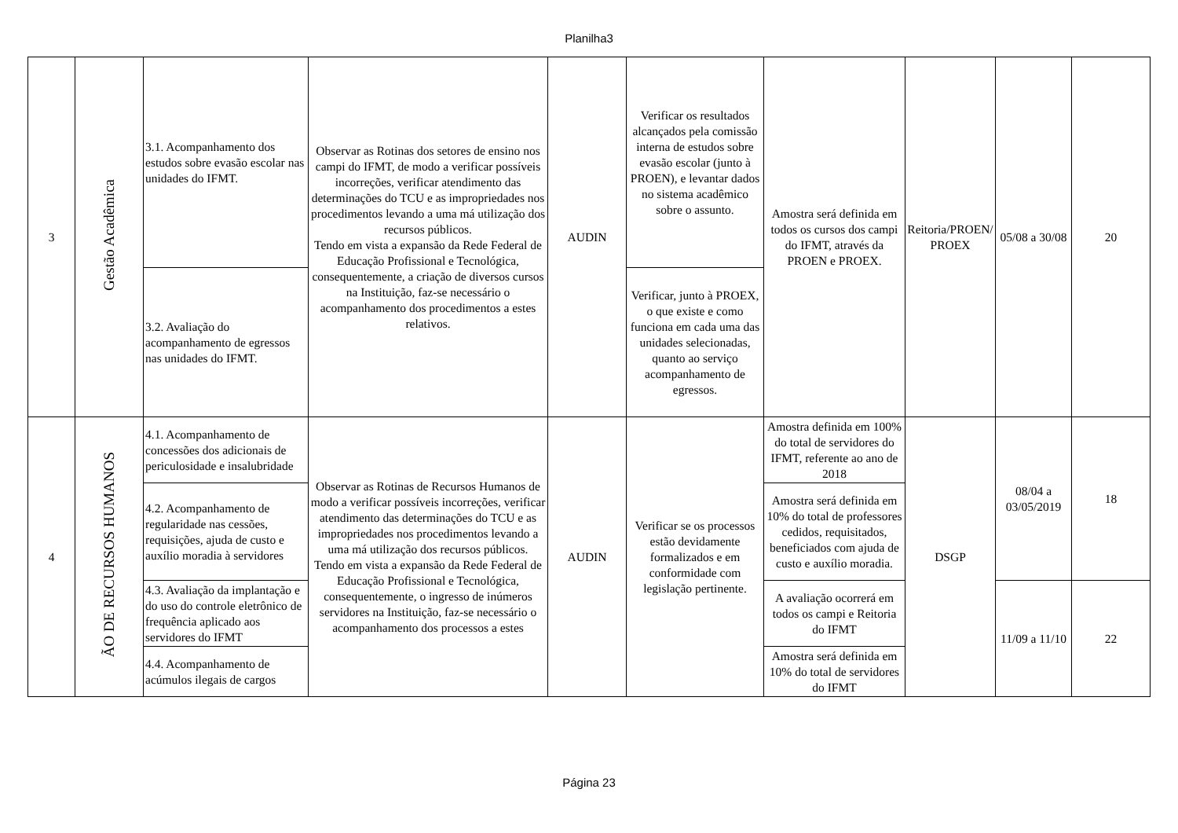Planilha3
| 3 | Gestão Acadêmica | 3.1. Acompanhamento dos estudos sobre evasão escolar nas unidades do IFMT. | Observar as Rotinas dos setores de ensino nos campi do IFMT, de modo a verificar possíveis incorreções, verificar atendimento das determinações do TCU e as impropriedades nos procedimentos levando a uma má utilização dos recursos públicos. Tendo em vista a expansão da Rede Federal de Educação Profissional e Tecnológica, consequentemente, a criação de diversos cursos na Instituição, faz-se necessário o acompanhamento dos procedimentos a estes relativos. | AUDIN | Verificar os resultados alcançados pela comissão interna de estudos sobre evasão escolar (junto à PROEN), e levantar dados no sistema acadêmico sobre o assunto. | Amostra será definida em todos os cursos dos campi do IFMT, através da PROEN e PROEX. | Reitoria/PROEN/ PROEX | 05/08 a 30/08 | 20 |
| | | 3.2. Avaliação do acompanhamento de egressos nas unidades do IFMT. | | | Verificar, junto à PROEX, o que existe e como funciona em cada uma das unidades selecionadas, quanto ao serviço acompanhamento de egressos. | | | | |
| 4 | ÃO DE RECURSOS HUMANOS | 4.1. Acompanhamento de concessões dos adicionais de periculosidade e insalubridade | Observar as Rotinas de Recursos Humanos de modo a verificar possíveis incorreções, verificar atendimento das determinações do TCU e as impropriedades nos procedimentos levando a uma má utilização dos recursos públicos. Tendo em vista a expansão da Rede Federal de Educação Profissional e Tecnológica, consequentemente, o ingresso de inúmeros servidores na Instituição, faz-se necessário o acompanhamento dos processos a estes | AUDIN | Verificar se os processos estão devidamente formalizados e em conformidade com legislação pertinente. | Amostra definida em 100% do total de servidores do IFMT, referente ao ano de 2018 | DSGP | 08/04 a 03/05/2019 | 18 |
| | | 4.2. Acompanhamento de regularidade nas cessões, requisições, ajuda de custo e auxílio moradia à servidores | | | | Amostra será definida em 10% do total de professores cedidos, requisitados, beneficiados com ajuda de custo e auxílio moradia. | | | |
| | | 4.3. Avaliação da implantação e do uso do controle eletrônico de frequência aplicado aos servidores do IFMT | | | | A avaliação ocorrerá em todos os campi e Reitoria do IFMT | | 11/09 a 11/10 | 22 |
| | | 4.4. Acompanhamento de acúmulos ilegais de cargos | | | | Amostra será definida em 10% do total de servidores do IFMT | | | |
Página 23